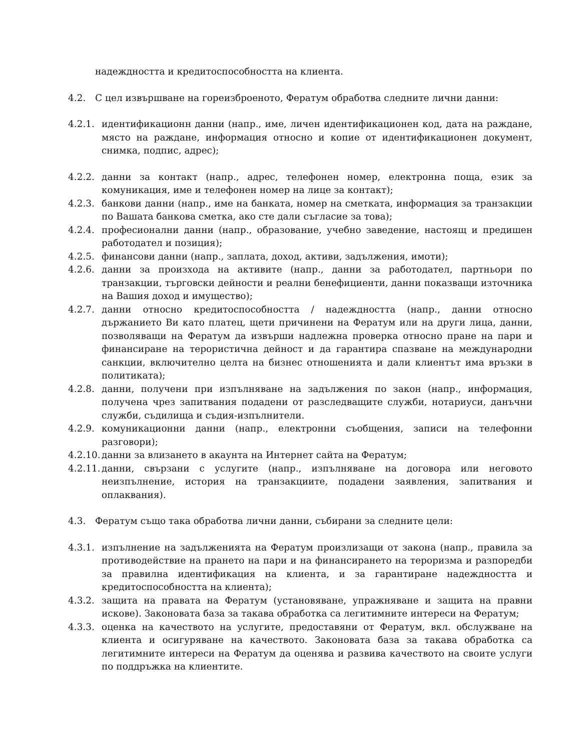надеждността и кредитоспособността на клиента.
4.2. С цел извършване на гореизброеното, Фератум обработва следните лични данни:
4.2.1. идентификационн данни (напр., име, личен идентификационен код, дата на раждане, място на раждане, информация относно и копие от идентификационен документ, снимка, подпис, адрес);
4.2.2. данни за контакт (напр., адрес, телефонен номер, електронна поща, език за комуникация, име и телефонен номер на лице за контакт);
4.2.3. банкови данни (напр., име на банката, номер на сметката, информация за транзакции по Вашата банкова сметка, ако сте дали съгласие за това);
4.2.4. професионални данни (напр., образование, учебно заведение, настоящ и предишен работодател и позиция);
4.2.5. финансови данни (напр., заплата, доход, активи, задължения, имоти);
4.2.6. данни за произхода на активите (напр., данни за работодател, партньори по транзакции, търговски дейности и реални бенефициенти, данни показващи източника на Вашия доход и имущество);
4.2.7. данни относно кредитоспособността / надеждността (напр., данни относно държанието Ви като платец, щети причинени на Фератум или на други лица, данни, позволяващи на Фератум да извърши надлежна проверка относно пране на пари и финансиране на терористична дейност и да гарантира спазване на международни санкции, включително целта на бизнес отношенията и дали клиентът има връзки в политиката);
4.2.8. данни, получени при изпълняване на задължения по закон (напр., информация, получена чрез запитвания подадени от разследващите служби, нотариуси, данъчни служби, съдилища и съдия-изпълнители.
4.2.9. комуникационни данни (напр., електронни съобщения, записи на телефонни разговори);
4.2.10.
данни за влизането в акаунта на Интернет сайта на Фератум;
4.2.11.
данни, свързани с услугите (напр., изпълняване на договора или неговото неизпълнение, история на транзакциите, подадени заявления, запитвания и оплаквания).
4.3. Фератум също така обработва лични данни, събирани за следните цели:
4.3.1. изпълнение на задълженията на Фератум произлизащи от закона (напр., правила за противодействие на прането на пари и на финансирането на тероризма и разпоредби за правилна идентификация на клиента, и за гарантиране надеждността и кредитоспособността на клиента);
4.3.2. защита на правата на Фератум (установяване, упражняване и защита на правни искове). Законовата база за такава обработка са легитимните интереси на Фератум;
4.3.3. оценка на качеството на услугите, предоставяни от Фератум, вкл. обслужване на клиента и осигуряване на качеството. Законовата база за такава обработка са легитимните интереси на Фератум да оценява и развива качеството на своите услуги по поддръжка на клиентите.